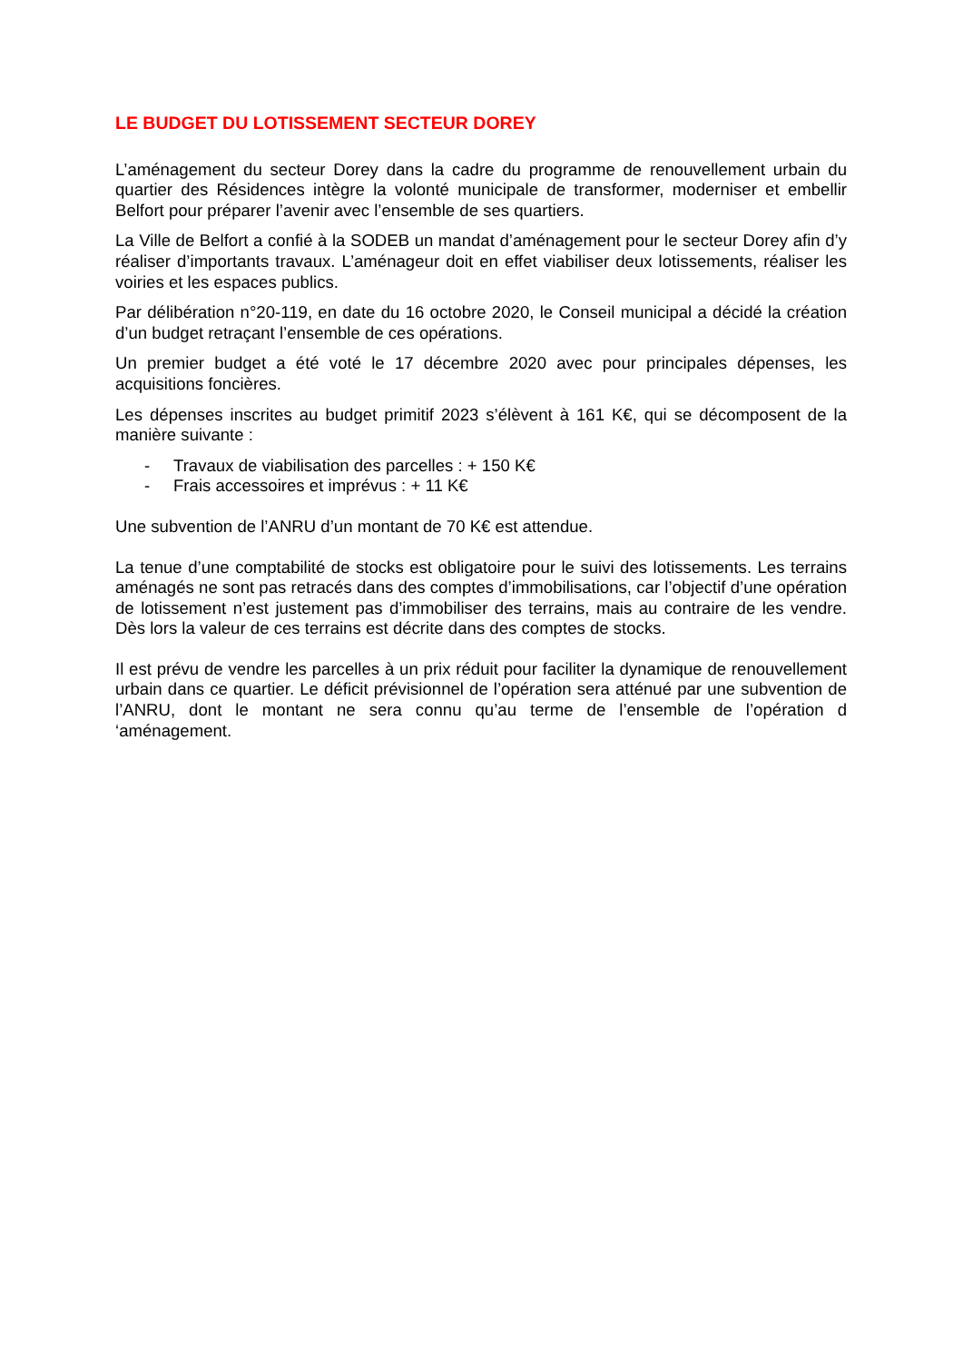LE BUDGET DU LOTISSEMENT SECTEUR DOREY
L’aménagement du secteur Dorey dans la cadre du programme de renouvellement urbain du quartier des Résidences intègre la volonté municipale de transformer, moderniser et embellir Belfort pour préparer l’avenir avec l’ensemble de ses quartiers.
La Ville de Belfort a confié à la SODEB un mandat d’aménagement pour le secteur Dorey afin d’y réaliser d’importants travaux. L’aménageur doit en effet viabiliser deux lotissements, réaliser les voiries et les espaces publics.
Par délibération n°20-119, en date du 16 octobre 2020, le Conseil municipal a décidé la création d’un budget retraçant l’ensemble de ces opérations.
Un premier budget a été voté le 17 décembre 2020 avec pour principales dépenses, les acquisitions foncières.
Les dépenses inscrites au budget primitif 2023 s’élèvent à 161 K€, qui se décomposent de la manière suivante :
- Travaux de viabilisation des parcelles : + 150 K€
- Frais accessoires et imprévus : + 11 K€
Une subvention de l’ANRU d’un montant de 70 K€ est attendue.
La tenue d’une comptabilité de stocks est obligatoire pour le suivi des lotissements. Les terrains aménagés ne sont pas retracés dans des comptes d’immobilisations, car l’objectif d’une opération de lotissement n’est justement pas d’immobiliser des terrains, mais au contraire de les vendre. Dès lors la valeur de ces terrains est décrite dans des comptes de stocks.
Il est prévu de vendre les parcelles à un prix réduit pour faciliter la dynamique de renouvellement urbain dans ce quartier. Le déficit prévisionnel de l’opération sera atténué par une subvention de l’ANRU, dont le montant ne sera connu qu’au terme de l’ensemble de l’opération d ‘aménagement.